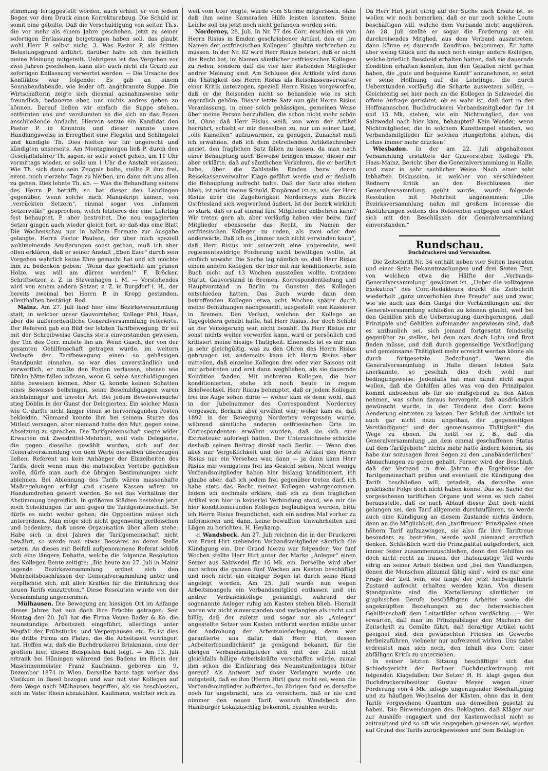stimmung fertiggestellt worden, auch erhielt er von jedem Bogen vor dem Druck einen Korrekturabzug. Die Schuld ist somit eine geteilte. Daß die Verschuldigung von seiten Th.s, die vor mehr als einem Jahre geschehen, jetzt zu seiner sofortigen Entlassung beigetragen haben soll, das glaubt wohl Herr P. selbst nicht. 3. Was Pastor P. als dritten Belastungsgrund anführt, darüber habe ich ihm brieflich meine Meinung mitgeteilt. Uebrigens ist das Vergehen vor zwei Jahren geschehen, kann also auch nicht als Grund zur sofortigen Entlassung verwertet werden. — Die Ursache des Konfliktes war folgende: Es gab an einem Sonnabendabende, wie leider oft, angebrannte Suppe. Die Wirtschafterin zeigte sich diesmal ausnahmsweise sehr freundlich, bedauerte aber, uns nichts andres geben zu können. Darauf ließen wir einfach die Suppe stehen, entfernten uns und versäumten so die sich an das Essen anschließende Andacht. Hiervon setzte ein Kandidat den Pastor P. in Kenntnis und dieser nannte unsre Handlungsweise in Erregtheit eine Flegelei und Schlingelei und kündigte Th. Dies hielten wir für ungerecht und kündigten unserseits. Am Montagmorgen ließ P. durch den Geschäftsführer Th. sagen, er solle sofort gehen, um 11 Uhr vormittags wieder, er solle um 1 Uhr die Anstalt verlassen. Wie Th. sich dann sein Zeugnis holte, stellte P. ihm frei, event. noch vierzehn Tage zu bleiben, um dann mit uns allen zu gehen. Dies lehnte Th. ab. — Was die Behandlung seitens des Herrn P. betrifft, so hat dieser den Lehrlingen gegenüber, wenn solche nach Manuskript kamen, von „verrückten Setzern“, einmal sogar von „infamem Setzervolke“ gesprochen, welch letzteres der eine Lehrling fest behauptet, P. aber bestreitet. Die neu engagierten Setzer gingen auch wieder gleich fort, so daß das eine Blatt Die Wochenschau nur in halbem Formate zur Ausgabe gelangte. Herrn Pastor Paulsen, der über mich speziell wohlmeinende Aeußerungen sonst gethan, muß ich aber offen erklären, daß er seiner Anstalt „Eben Ezer“ durch sein Vorgehen wahrlich keine Ehre gemacht hat und ich möchte ihm zu bedenken geben: „Wenn das geschieht am grünen Holze, was will am dürren werden!“ F. Bröcker, Schriftsetzer, z. Z. in Stavenhagen i. M. — Vorstehendes wird von einem andern Setzer, z. Z. in Burgdorf i. H., der bereits zweimal bei Herrn P. in Kropp gestanden, allenthalben bestätigt. Red.
Mainz. Am 27. Juli fand hier eine Bezirksversammlung statt, in welcher unser Gauvorsteher, Kollege Phil. Haas, über die außerordentliche Generalversammlung referierte. Der Referent gab ein Bild der letzten Tarifbewegung. Er sei mit der Schreibweise Gaschs stets einverstanden gewesen, der Ton des Corr. mutete ihn an. Wenn Gasch, der von der gesamten Gehilfenschaft getragen wurde, im weitern Verlaufe der Tarifbewegung einen so gehässigen Standpunkt einnahm, so war dies unverständlich und verwerflich, er mußte den Posten verlassen, ebenso wie Döblin hätte fallen müssen, wenn G. seine Anschuldigungen hätte beweisen können. Aber G. konnte keinen Schatten eines Beweises beibringen, seine Beschuldigungen waren leichtsinniger und frivoler Art. Bei jedem Beweisversuche stieg Döblin in der Gunst der Delegierten. Ein solcher Mann wie G. durfte nicht länger einen so hervorragenden Posten bekleiden. Niemand konnte ihm bei seinem Sturze das Mitleid versagen, aber niemand hatte den Mut, gegen seine Absetzung zu sprechen. Die Tarifgemeinschaft siegte wider Erwarten mit Zweidrittel-Mehrheit, weil viele Delegierte, die gegen dieselbe gewählt wurden, sich auf der Generalversammlung von dem Werte derselben überzeugen ließen. Referent sei kein Anhänger der Einzelheiten des Tarifs, doch wenn man die materiellen Vorteile genießen wolle, dürfe man auch die übrigen Bestimmungen nicht ablehnen. Bei Ablehnung des Tarifs wären massenhafte Maßregelungen erfolgt und unsere Kassen wären im Handumdrehen geleert worden. So sei das Verhältnis der Abstimmung begreiflich. In größeren Städten bestehen jetzt noch Scheidungen für und gegen die Tarifgemeinschaft. So dürfe es nicht weiter gehen; die Opposition müsse sich unterordnen. Man möge sich nicht gegenseitig zerfleischen und bedenken, daß unsre Organisation über allem stehe. Habe sich in drei Jahren die Tarifgemeinschaft nicht bewährt, so werde man etwas Besseres an deren Stelle setzen. An dieses mit Beifall aufgenommene Referat schloß sich eine längere Debatte, welche die folgende Resolution des Kollegen Bente zeitigte: „Die heute am 27. Juli in Mainz tagende Bezirksversammlung ordnet sich den Mehrheitsbeschlüssen der Generalversammlung unter und verpflichtet sich, mit allen Kräften für die Einführung des neuen Tarifs einzutreten.“ Diese Resolution wurde von der Versammlung angenommen.
Mülhausen. Die Bewegung am hiesigen Ort im Anfange dieses Jahres hat nun doch ihre Früchte getragen. Seit Montag den 20. Juli hat die Firma Veuve Bader & Ko. die neunstündige Arbeitszeit eingeführt, allerdings unter Wegfall der Frühstücks- und Vesperpausen etc. Es ist dies die dritte Firma am Platze, die die Arbeitszeit verringert hat. Hoffen wir, daß die Buchdruckerei Brinkmann, eine der größten hier, diesen Beispielen bald folgt. — Am 13. Juli ertrank bei Hüningen während des Badens im Rhein der Maschinenmeister Franz Kaufmann, geboren am 9. Dezember 1874 in Wien. Derselbe hatte tags vorher das Viatikum in Basel bezogen und war mit vier Kollegen auf dem Wege nach Mülhausen begriffen, als sie beschlossen, sich im Vater Rhein abzukühlen. Kaufmann, welcher sich zu
weit vom Ufer wagte, wurde vom Strome mitgerissen, ohne daß ihm seine Kameraden Hilfe leisten konnten. Seine Leiche soll bis jetzt noch nicht gefunden worden sein.
Norderney, 28. Juli. In Nr. 77 des Corr. erschien ein von Herrn Risius in Emden geschriebener Artikel, den er „im Namen der ostfriesischen Kollegen“ glaubte verbrechen zu müssen. In der Nr. 82 wird Herr Risius belehrt, daß er nicht das Recht hat, im Namen sämtlicher ostfriesischen Kollegen zu reden, sondern daß die vier hier stehenden Mitglieder andrer Meinung sind. Am Schlusse des Artikels wird dann die Thätigkeit des Herrn Risius als Reisekassenverwalter einer Kritik unterzogen, speziell Herrn Risius vorgeworfen, daß er die Reisenden nicht so behandele wie es sich eigentlich gehöre. Dieser letzte Satz nun gibt Herrn Risius Veranlassung, in einer solch gehässigen, gemeinen Weise über meine Person herzufallen, die schon nicht mehr schön ist. Ohne daß Herr Risius weiß, von wem der Artikel herrührt, schiebt er mir denselben zu, nur um seiner Lust, „olle Kamellen“ aufzuwärmen, zu genügen. Zunächst muß ich erwähnen, daß ich dem betreffenden Artikelschreiber anriet, den fraglichen Satz fallen zu lassen, da man nach einer Behauptung auch Beweise bringen müsse, dieser mir aber erklärte, daß auf sämtlichen Verkehren, die er berührt habe, über die Zahlstelle Emden bezw. deren Reisekassenverwalter Klage geführt werde und er deshalb die Behauptung aufrecht halte. Daß der Satz also stehen blieb, ist nicht meine Schuld. Empörend ist es, wie der Herr Risius über die Zugehörigkeit Norderneys zum Bezirk Ostfriesland sich wegwerfend äußert. Ist der Bezirk wirklich so stark, daß er auf einmal fünf Mitglieder entbehren kann? Wir treten gern ab, aber vorläufig haben vier bezw. fünf Mitglieder ebensosehr das Recht, im Namen der ostfriesischen Kollegen zu reden, als zwei oder drei anderwärts. Daß ich es „immer noch nicht verwinden kann“, daß Herr Risius mir seinerzeit eine ungerechte, weil reglementswidrige Forderung nicht bewilligen wollte, ist einfach unwahr. Die Sache lag nämlich so, daß Herr Risius einem andern Kollegen, der hier mit mir konditionierte, sein Buch nicht auf 13 Wochen ausstellen wollte, trotzdem Statut, Gauvorstand in Bremen, Korrespondentleitung und Hauptvorstand in Berlin zu Gunsten des Kollegen entschieden hatten. Das Buch wurde dann dem betreffenden Kollegen etwa acht Wochen später durch meine Bemühungen nachgesandt, ausgestellt vom Kassierer in Bremen. Den Verlust, welchen der Kollege an Tagegeldern gehabt hatte, hat Herr Risius, der doch Schuld an der Verzögerung war, nicht bezahlt. Da Herr Risius mir sonst nichts weiter vorwerfen kann, wird er persönlich und kritisiert meine hiesige Thätigkeit. Einerseits ist es mir nun ja sehr gleichgültig, was zu den Ohren des Herrn Risius gebrungen ist, anderseits kann ich Herrn Risius aber mitteilen, daß einzelne Kollegen drei oder vier Saisons mit mir arbeiteten und erst dann wegblieben, als sie dauernde Kondition fanden. Mit mehreren Kollegen, die hier konditionierten, stehe ich noch heute in regem Briefwechsel. Herr Risius behauptet, daß er jedem Kollegen frei ins Auge sehen dürfe — woher kam es denn wohl, daß in der Jubelnummer des Correspondent Norderney vergessen, Borkum aber erwähnt war; woher kam es, daß 1892 in der Bewegung Norderney vergessen wurde, während sämtliche anderen ostfriesischen Orte im Correspondenten erwähnt wurden, daß sie sich eine Extrasteuer auferlegt hätten. Der Unterzeichnete schickte deshalb seinen Beitrag direkt nach Berlin. — Wenn dies alles nur Vergeßlichkeit und der letzte Artikel des Herrn Risius nur ein Versehen war, dann — ja dann kann Herr Risius mir wenigstens frei ins Gesicht sehen. Nicht wenige Verbandsmitglieder haben hier bislang konditioniert, ich glaube aber, daß ich jedem frei gegenüber treten darf, ich habe stets das Recht meiner Kollegen wahrgenommen. Indem ich nochmals erkläre, daß ich zu dem fraglichen Artikel von hier in keinerlei Verbindung stand, wie mir die hier konditionierenden Kollegen beglaubigen werden, bitte ich Herrn Risius freundlichst, sich ein andres Mal vorher zu informieren und dann, keine bewußten Unwahrheiten und Lügen zu berichten. H. Heykamp.
-r. Wandsbeck. Am 27. Juli reichten die in der Druckerei von Ernst Hirt stehenden Verbandsmitglieder sämtlich die Kündigung ein. Der Grund hierzu war folgender: Vor fünf Wochen stellte Herr Hirt unter der Marke „Anleger“ einen Setzer aus Salzwedel für 16 Mk. ein. Derselbe wird aber nun schon die ganzen fünf Wochen am Kasten beschäftigt und noch nicht ein einziger Bogen ist durch seine Hand angelegt worden. Am 25. Juli wurde nun wegen Arbeitsmangels ein Verbandsmitglied entlassen und ein andrer Verbandskollege gekündigt, während der sogenannte Anleger ruhig am Kasten stehen blieb. Hiermit waren wir nicht einverstanden und verlangten als recht und billig, daß der zuletzt und sogar nur als „Anleger“ angestellte Setzer vom Kasten entfernt werden müßte unter der Androhung der Arbeitsniederlegung, denn wer garantierte uns dafür, daß Herr Hirt, dessen „Arbeiterfreundlichkeit“ ja genügend bekannt, für die übrigen Verbandsmitglieder sich mit der Zeit nicht gleichfalls billige Arbeitskräfte verschaffen würde, zumal ihm schon die Einführung des Neunstundentages bitter gereut? Als Antwort auf unser Verlangen wurde uns mitgeteilt, daß es ihm (Herrn Hirt) ganz recht sei, wenn die Verbandsmitglieder aufhörten. Im übrigen fand es derselbe noch für angebracht, uns zu versichern, daß er nie und nimmer den neuen Tarif, wonach Wandsbeck den Hamburger Lokalzuschlag bekommt, bezahlen werde.
Da Herr Hirt jetzt eifrig auf der Suche nach Ersatz ist, so wollen wir noch bemerken, daß er nur noch solche Leute beschäftigen will, welche dem Verbande nicht angehören. Am 28. Juli stellte er sogar die Forderung an ein durchreisendes Mitglied, aus dem Verband auszutreten, dann könne es dauernde Kondition bekommen. Er hatte aber wenig Glück und da auch noch einige andere Kollegen, welche brieflich Bescheid erhalten hatten, daß sie dauernde Kondition erhalten könnten, ihm den Gefallen nicht gethan haben, die „gute und bequeme Kunst“ anzunehmen, so setzt er seine Hoffnung auf die Lehrlinge, die durch Ueberstunden vorläufig die Scharte auswetzen sollen. — Gleichzeitig sei hier noch an die Kollegen in Salzwedel die offene Anfrage gerichtet, ob es wahr ist, daß dort in der Hoffmannschen Buchdruckerei Verbandsmitglieder für 14 und 15 Mk. stehen, wie ein Nichtmitglied, das von Salzwedel nach hier kam, behauptet? Kein Wunder, wenn Nichtmitglieder, die in solchem Kunsttempel standen, wo Verbandsmitglieder für solchen Hungerlohn stehen, die Löhne immer mehr drücken!
Wiesbaden. In der am 22. Juli abgehaltenen Versammlung erstattete der Gauvorsteher, Kollege Ph. Haas-Mainz, Bericht über die Generalversammlung in Halle, und zwar in sehr sachlicher Weise. Nach einer sehr lebhaften Diskussion, in welcher von verschiedenen Rednern Kritik an den Beschlüssen der Generalversammlung geübt wurde, wurde folgende Resolution mit Mehrheit angenommen: „Die Bezirksversammlung nahm mit großem Interesse die Ausführungen seitens des Referenten entgegen und erklärt sich mit den Beschlüssen der Generalversammlung einverstanden.“
Rundschau.
Buchdruckerei und Verwandtes.
Die Zeitschrift Nr. 34 enthält neben vier Seiten Inseraten und einer Seite Bekanntmachungen und drei Seiten Text, von welchem etwa die Hälfte der „Verbands-Generalversammlung“ gewidmet ist. „Ueber die vollzogene Exekution“ des Corr.-Redakteurs drückt die Zeitschrift wiederholt „ganz unverhohlen ihre Freude“ aus und zwar, wie sie auch aus dem Gange der Verhandlungen auf der Generalversammlung schließen zu können glaubt, weil bei den Gehilfen sich die Ueberzeugung durchgerungen, „daß Prinzipale und Gehilfen aufeinander angewiesen sind, daß es unthunlich sei, sich jemand fortgesetzt feindselig gegenüber zu stellen, bei dem man doch Lohn und Brot finden müsse, und daß durch gegenseitige Verständigung und gemeinsame Thätigkeit mehr erreicht werden könne als durch fortgesetzte Bedrohung“. Wenn die Generalversammlung in Halle diesen letzten Satz anerkannte, so geschah dies doch wohl nur bedingungsweise. Jedenfalls hat man damit nicht sagen wollen, daß die Gehilfen alles was von den Prinzipalen kommt unbesehen als für sie maßgebend zu den Akten nehmen, was schon daraus hervorgeht, daß ausdrücklich gewünscht wurde, in der Tendenz des Corr. keine Aenderung eintreten zu lassen. Der Schluß des Artikels ist auch gar nicht dazu angethan, der „gegenseitigen Verständigung“ und der „gemeinsamen Thätigkeit“ die Wege zu ebnen. Da heißt es z. B., daß die Generalversammlung „an dem einmal geschaffenen Status auf dem Tarifgebiete“ nichts mehr hätte ändern können, sie habe nur sozusagen ihren Segen zu den „unabänderlichen“ Abmachungen zu geben gehabt. Ferner wird der Beschluß, daß der Verband in drei Jahren die Ergebnisse der Tarifgemeinschaft prüfen und eventuell die Kündigung des Tarifs beschließen will, getadelt, da derselbe eine praktische Folge doch nicht haben könne. Das sei Sache der vorgesehenen tariflichen Organe und wenn es sich dabei herausstelle, daß es nach Ablauf dieser Zeit doch nicht gelungen sei, den Tarif allgemein durchzuführen, so werde auch eine Kündigung an diesem Zustande nichts ändern, denn an die Möglichkeit, den „tariftreuen“ Prinzipalen einen höhern Tarif aufzuzwingen, sie also für ihre Tariftreue besonders zu bestrafen, werde wohl niemand ernstlich denken. Schließlich wird die Prinzipalität aufgefordert, sich immer fester zusammenzuschließen, denn den Gehilfen sei doch nicht recht zu trauen, der thatenlustige Teil werde eifrig an seiner Arbeit bleiben und „bei den Wandlungen, denen die Menschen allzumal fähig sind“, wird es nur eine Frage der Zeit sein, wie lange der jetzt herbeigeführte Zustand aufrecht erhalten werden kann. Von diesem Standpunkte sind die Kartellierung sämtlicher im graphischen Berufe beschäftigten Arbeiter sowie die angeknüpften Beziehungen zu der österreichischen Gehilfenschaft dem Leitartikler schon verdächtig. — Wir erwarten, daß man im Prinzipalslager den Machern der Zeitschrift zu Gemüte führt, daß derartige Artikel nicht geeignet sind, den gewünschten Frieden im Gewerbe herbeizuführen, vielmehr nur aufreizend wirken. Uns dabei erdreistet man sich noch, den Inhalt des Corr. einer abfälligen Kritik zu unterziehen.
In seiner letzten Sitzung beschäftigte sich das Schiedsgericht der Berliner Buchdruckerinnung mit folgenden Klagefällen: Der Setzer H. H. klagt gegen den Buchdruckereibesitzer Gustav Meyer wegen einer Forderung von 4 Mk. infolge ungenügender Beschäftigung und zu häufigen Wechselns der Kästen, ohne das in dem Tarife vorgesehene Quantum aus denselben gesetzt zu haben. Die Einwendungen des Beklagten, daß Kläger nur zur Aushilfe engagiert und der Kastenwechsel nicht so zeitraubend und so oft wie angegeben gewesen sei, wurden auf Grund des Tarifs zurückgewiesen und dem Beklagten